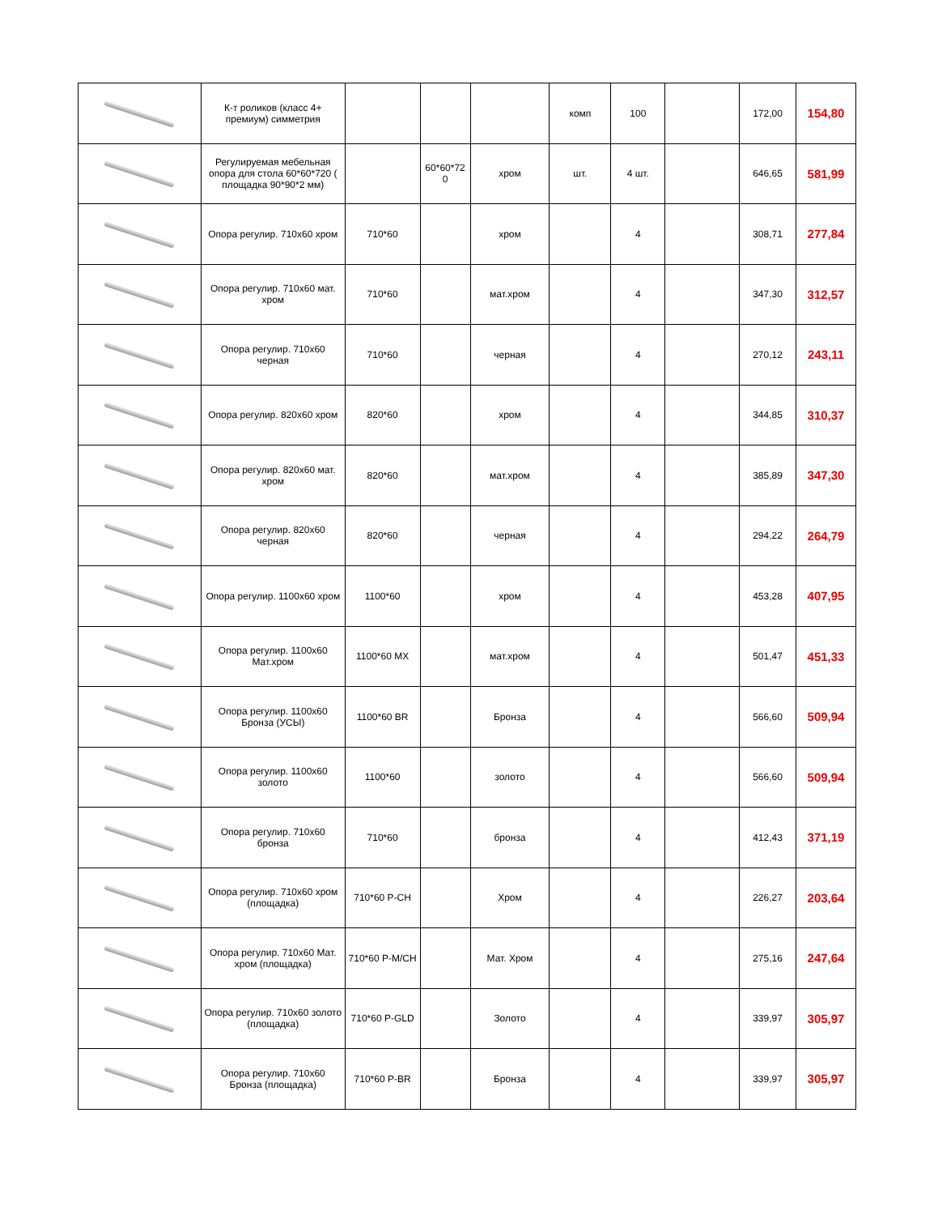| | К-т роликов (класс 4+ премиум) симметрия | | | | комп | 100 | | 172,00 | 154,80 |
| | Регулируемая мебельная опора для стола 60*60*720 ( площадка 90*90*2 мм) | | 60*60*72 0 | хром | шт. | 4 шт. | | 646,65 | 581,99 |
| | Опора регулир. 710х60 хром | 710*60 | | хром | | 4 | | 308,71 | 277,84 |
| | Опора регулир. 710х60 мат. хром | 710*60 | | мат.хром | | 4 | | 347,30 | 312,57 |
| | Опора регулир. 710х60 черная | 710*60 | | черная | | 4 | | 270,12 | 243,11 |
| | Опора регулир. 820х60 хром | 820*60 | | хром | | 4 | | 344,85 | 310,37 |
| | Опора регулир. 820х60 мат. хром | 820*60 | | мат.хром | | 4 | | 385,89 | 347,30 |
| | Опора регулир. 820х60 черная | 820*60 | | черная | | 4 | | 294,22 | 264,79 |
| | Опора регулир. 1100х60 хром | 1100*60 | | хром | | 4 | | 453,28 | 407,95 |
| | Опора регулир. 1100х60 Мат.хром | 1100*60 MX | | мат.хром | | 4 | | 501,47 | 451,33 |
| | Опора регулир. 1100х60 Бронза (УСЫ) | 1100*60 BR | | Бронза | | 4 | | 566,60 | 509,94 |
| | Опора регулир. 1100х60 золото | 1100*60 | | золото | | 4 | | 566,60 | 509,94 |
| | Опора регулир. 710х60 бронза | 710*60 | | бронза | | 4 | | 412,43 | 371,19 |
| | Опора регулир. 710х60 хром (площадка) | 710*60 P-CH | | Хром | | 4 | | 226,27 | 203,64 |
| | Опора регулир. 710х60 Мат. хром (площадка) | 710*60 P-M/CH | | Мат. Хром | | 4 | | 275,16 | 247,64 |
| | Опора регулир. 710х60 золото (площадка) | 710*60 P-GLD | | Золото | | 4 | | 339,97 | 305,97 |
| | Опора регулир. 710х60 Бронза (площадка) | 710*60 P-BR | | Бронза | | 4 | | 339,97 | 305,97 |